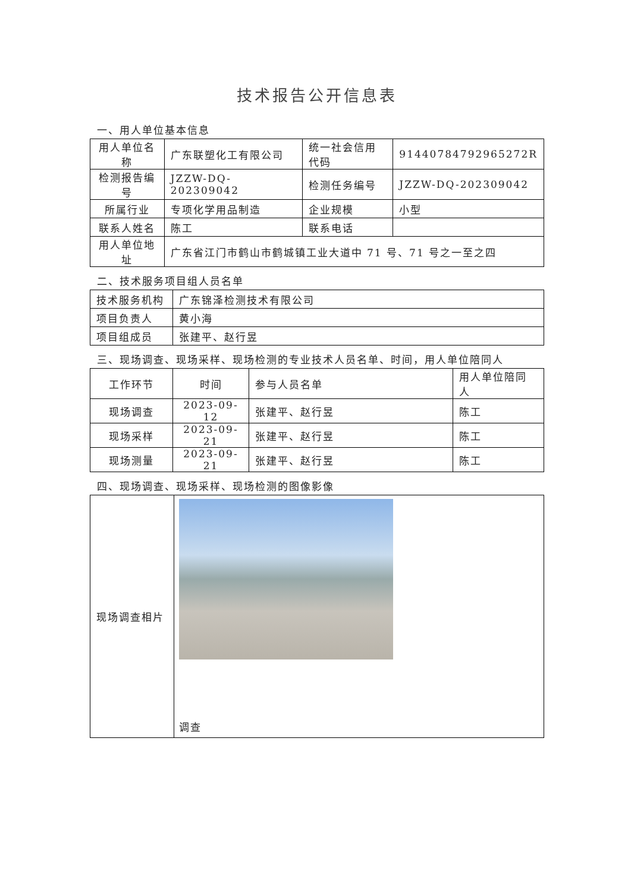技术报告公开信息表
一、用人单位基本信息
| 用人单位名称 | 广东联塑化工有限公司 | 统一社会信用代码 | 91440784792965272R |
| 检测报告编号 | JZZW-DQ-202309042 | 检测任务编号 | JZZW-DQ-202309042 |
| 所属行业 | 专项化学用品制造 | 企业规模 | 小型 |
| 联系人姓名 | 陈工 | 联系电话 | |
| 用人单位地址 | 广东省江门市鹤山市鹤城镇工业大道中 71 号、71 号之一至之四 | | |
二、技术服务项目组人员名单
| 技术服务机构 | 广东锦泽检测技术有限公司 |
| 项目负责人 | 黄小海 |
| 项目组成员 | 张建平、赵行昱 |
三、现场调查、现场采样、现场检测的专业技术人员名单、时间，用人单位陪同人
| 工作环节 | 时间 | 参与人员名单 | 用人单位陪同人 |
| 现场调查 | 2023-09-12 | 张建平、赵行昱 | 陈工 |
| 现场采样 | 2023-09-21 | 张建平、赵行昱 | 陈工 |
| 现场测量 | 2023-09-21 | 张建平、赵行昱 | 陈工 |
四、现场调查、现场采样、现场检测的图像影像
| 现场调查相片 | 调查 |